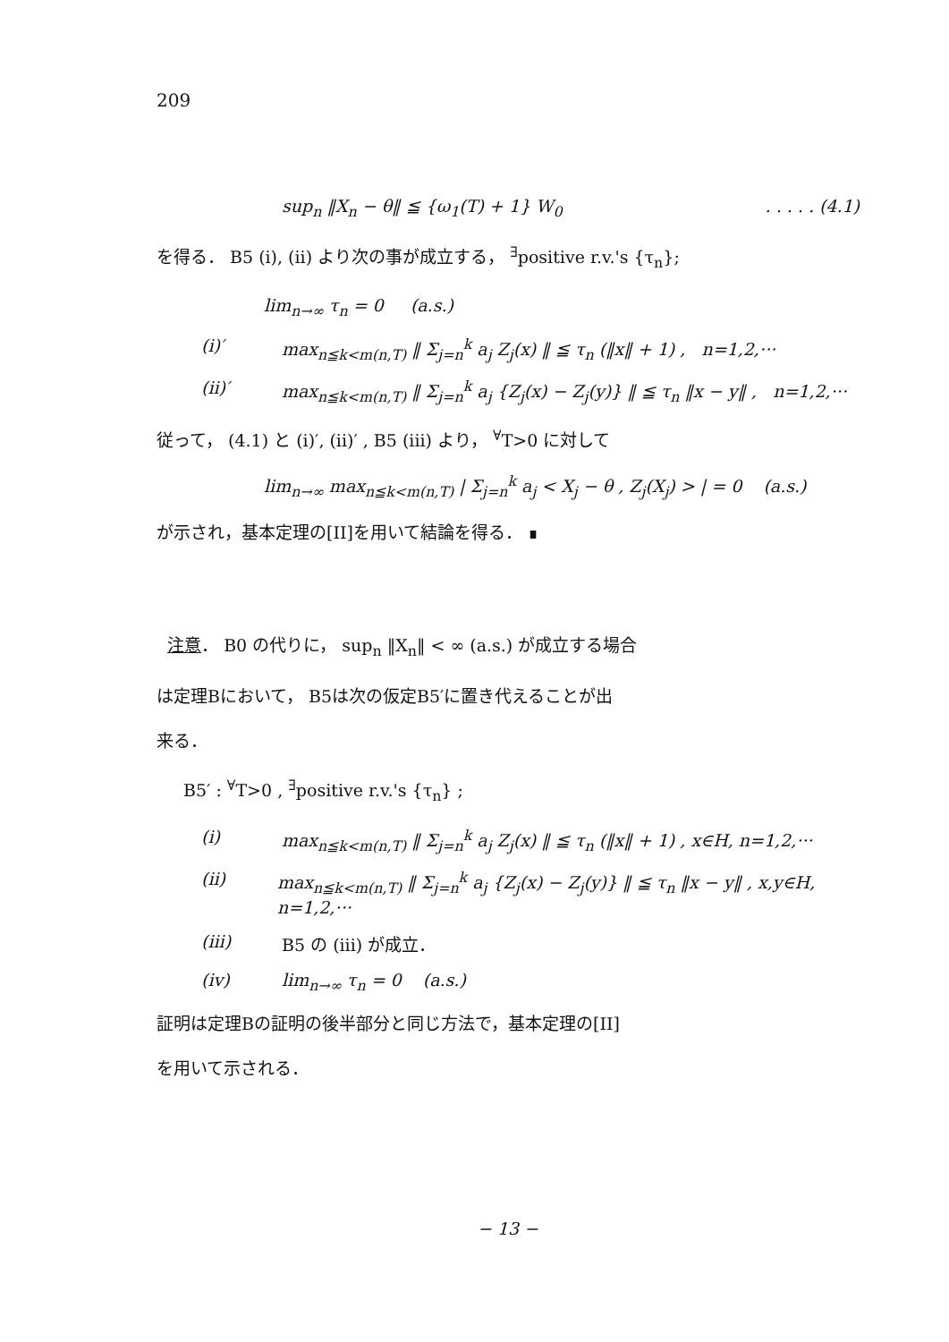209
sup<sub>n</sub> ‖X<sub>n</sub> − θ‖ ≦ {ω<sub>1</sub>(T) + 1} W<sub>0</sub>. . . . . (4.1)
を得る． B5 (i), (ii) より次の事が成立する， <sup>∃</sup>positive r.v.'s {τ<sub>n</sub>};
lim<sub>n→∞</sub> τ<sub>n</sub> = 0 (a.s.)
(i)′ max<sub>n≦k<m(n,T)</sub> ‖ Σ<sub>j=n</sub><sup>k</sup> a<sub>j</sub> Z<sub>j</sub>(x) ‖ ≦ τ<sub>n</sub> (‖x‖ + 1) , n=1,2,···
(ii)′ max<sub>n≦k<m(n,T)</sub> ‖ Σ<sub>j=n</sub><sup>k</sup> a<sub>j</sub> {Z<sub>j</sub>(x) − Z<sub>j</sub>(y)} ‖ ≦ τ<sub>n</sub> ‖x − y‖ , n=1,2,···
従って， (4.1) と (i)′, (ii)′ , B5 (iii) より， <sup>∀</sup>T>0 に対して
lim<sub>n→∞</sub> max<sub>n≦k<m(n,T)</sub> | Σ<sub>j=n</sub><sup>k</sup> a<sub>j</sub> < X<sub>j</sub> − θ , Z<sub>j</sub>(X<sub>j</sub>) > | = 0 (a.s.)
が示され，基本定理の[II]を用いて結論を得る． ∎
注意． B0 の代りに， sup<sub>n</sub> ‖X<sub>n</sub>‖ < ∞ (a.s.) が成立する場合
は定理Bにおいて， B5は次の仮定B5′に置き代えることが出
来る．
B5′ : <sup>∀</sup>T>0 , <sup>∃</sup>positive r.v.'s {τ<sub>n</sub>} ;
(i) max<sub>n≦k<m(n,T)</sub> ‖ Σ<sub>j=n</sub><sup>k</sup> a<sub>j</sub> Z<sub>j</sub>(x) ‖ ≦ τ<sub>n</sub> (‖x‖ + 1) , x∈H, n=1,2,···
(ii) max<sub>n≦k<m(n,T)</sub> ‖ Σ<sub>j=n</sub><sup>k</sup> a<sub>j</sub> {Z<sub>j</sub>(x) − Z<sub>j</sub>(y)} ‖ ≦ τ<sub>n</sub> ‖x − y‖ , x,y∈H, n=1,2,···
(iii) B5 の (iii) が成立．
(iv) lim<sub>n→∞</sub> τ<sub>n</sub> = 0 (a.s.)
証明は定理Bの証明の後半部分と同じ方法で，基本定理の[II]
を用いて示される．
− 13 −